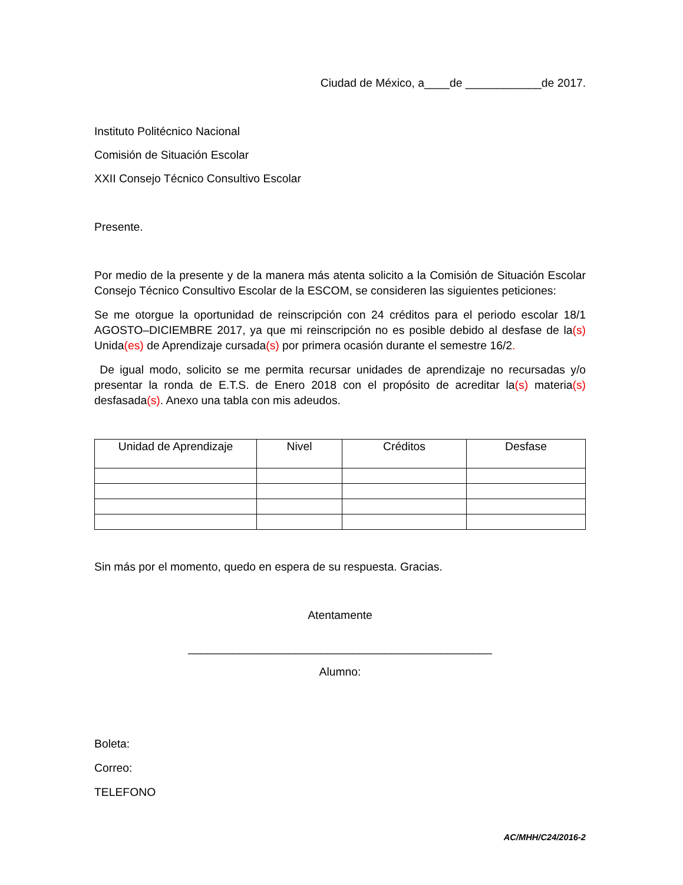Ciudad de México, a____de ____________de 2017.
Instituto Politécnico Nacional
Comisión de Situación Escolar
XXII Consejo Técnico Consultivo Escolar
Presente.
Por medio de la presente y de la manera más atenta solicito a la Comisión de Situación Escolar Consejo Técnico Consultivo Escolar de la ESCOM, se consideren las siguientes peticiones:
Se me otorgue la oportunidad de reinscripción con 24 créditos para el periodo escolar 18/1 AGOSTO–DICIEMBRE 2017, ya que mi reinscripción no es posible debido al desfase de la(s) Unida(es) de Aprendizaje cursada(s) por primera ocasión durante el semestre 16/2.
De igual modo, solicito se me permita recursar unidades de aprendizaje no recursadas y/o presentar la ronda de E.T.S. de Enero 2018 con el propósito de acreditar la(s) materia(s) desfasada(s). Anexo una tabla con mis adeudos.
| Unidad de Aprendizaje | Nivel | Créditos | Desfase |
| --- | --- | --- | --- |
Sin más por el momento, quedo en espera de su respuesta. Gracias.
Atentamente
________________________________________________
Alumno:
Boleta:
Correo:
TELEFONO
AC/MHH/C24/2016-2